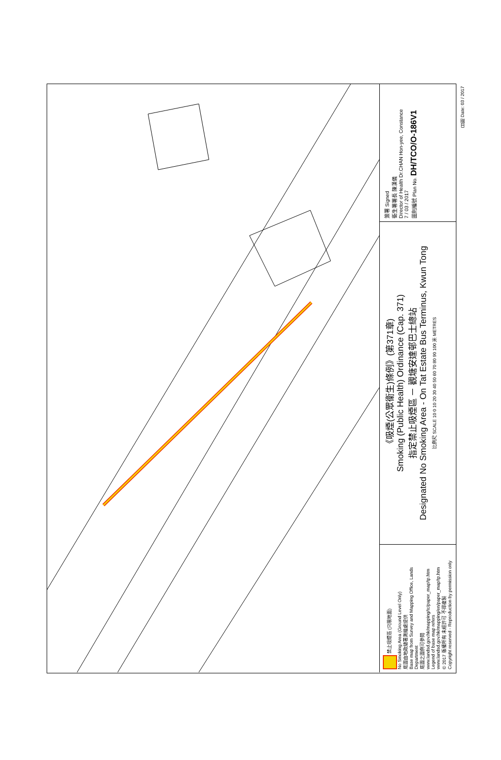禁止吸煙區 (只限地面)
No Smoking Area (Ground Level Only)
底圖由地政總署測繪處提供
Base map from Survey and Mapping Office, Lands Department
底圖之圖例可參閱 www.landsd.gov.hk/mapping/tc/paper_map/tp.htm
Legend of base map refers www.landsd.gov.hk/mapping/en/paper_map/tp.htm
© 2017 版權所有 未經許可 不得複製
Copyright reserved - Reproduction by permission only
《吸煙(公眾衞生)條例》(第371章)
Smoking (Public Health) Ordinance (Cap. 371)
指定禁止吸煙區 － 觀塘安達邨巴士總站
Designated No Smoking Area - On Tat Estate Bus Terminus, Kwun Tong
比例尺 SCALE 10 0 10 20 30 40 50 60 70 80 90 100 米 METRES
簽署 Signed
衞生署署長 陳漢儀
Director of Health Dr.CHAN Hon-yee, Constance
7 / 03 / 2017
圖則編號 Plan No. DH/TCO/O-186V1
日期 Date: 03 / 2017